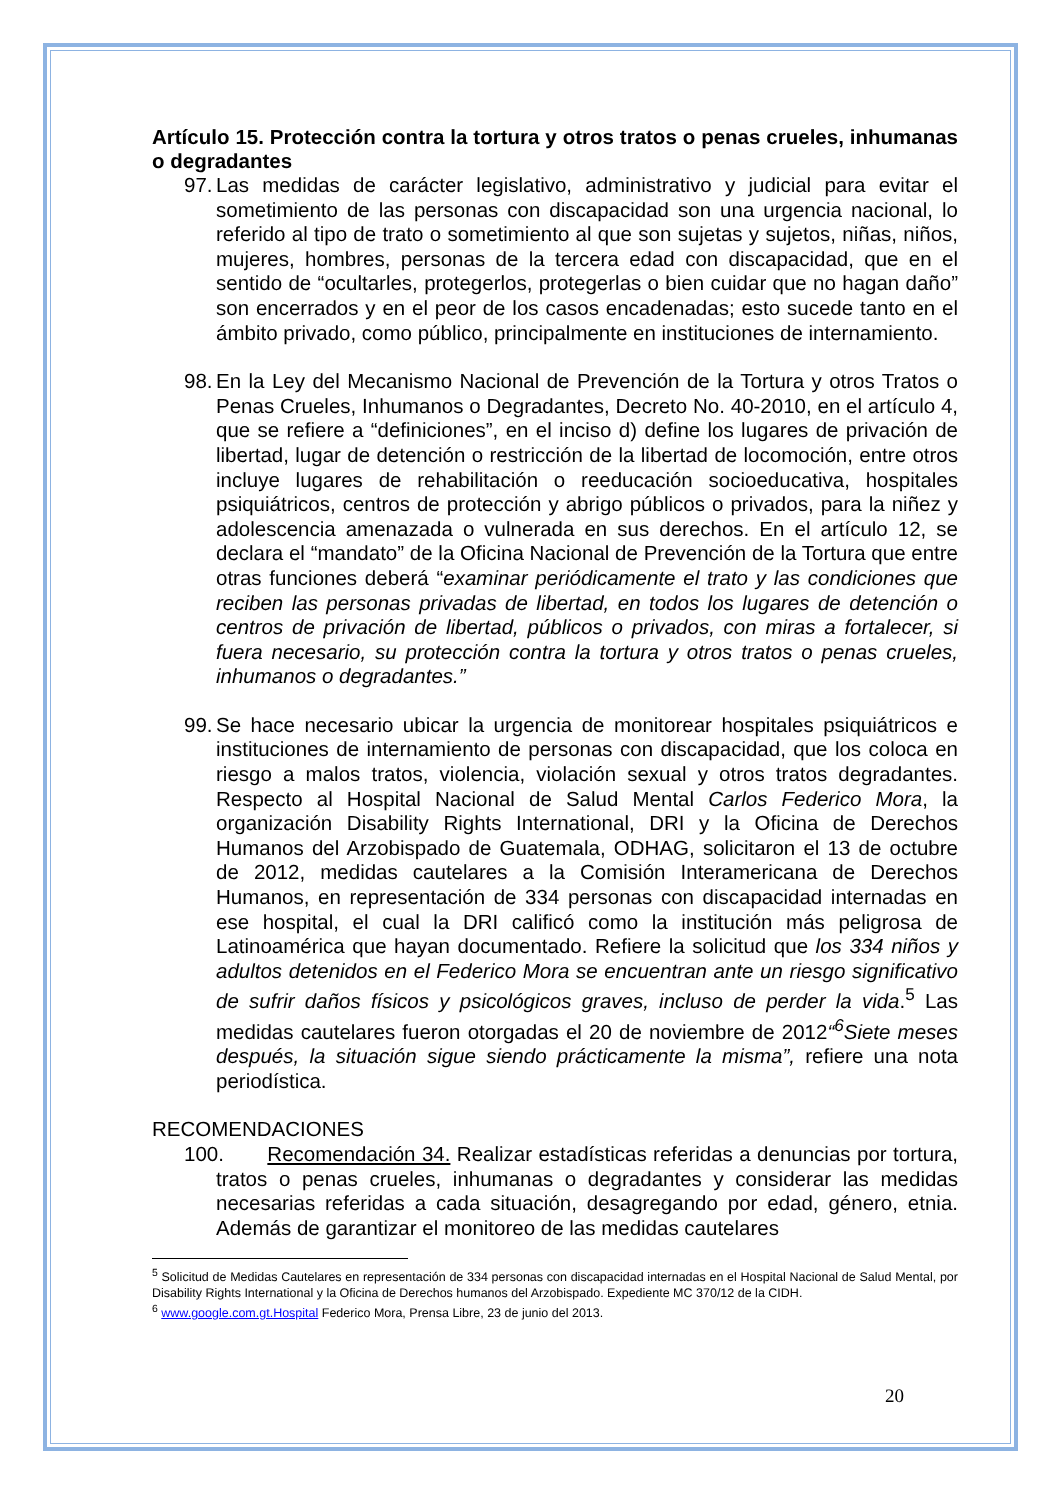Artículo 15. Protección contra la tortura y otros tratos o penas crueles, inhumanas o degradantes
97.
Las medidas de carácter legislativo, administrativo y judicial para evitar el sometimiento de las personas con discapacidad son una urgencia nacional, lo referido al tipo de trato o sometimiento al que son sujetas y sujetos, niñas, niños, mujeres, hombres, personas de la tercera edad con discapacidad, que en el sentido de “ocultarles, protegerlos, protegerlas o bien cuidar que no hagan daño” son encerrados y en el peor de los casos encadenadas; esto sucede tanto en el ámbito privado, como público, principalmente en instituciones de internamiento.
98.
En la Ley del Mecanismo Nacional de Prevención de la Tortura y otros Tratos o Penas Crueles, Inhumanos o Degradantes, Decreto No. 40-2010, en el artículo 4, que se refiere a “definiciones”, en el inciso d) define los lugares de privación de libertad, lugar de detención o restricción de la libertad de locomoción, entre otros incluye lugares de rehabilitación o reeducación socioeducativa, hospitales psiquiátricos, centros de protección y abrigo públicos o privados, para la niñez y adolescencia amenazada o vulnerada en sus derechos. En el artículo 12, se declara el “mandato” de la Oficina Nacional de Prevención de la Tortura que entre otras funciones deberá “examinar periódicamente el trato y las condiciones que reciben las personas privadas de libertad, en todos los lugares de detención o centros de privación de libertad, públicos o privados, con miras a fortalecer, si fuera necesario, su protección contra la tortura y otros tratos o penas crueles, inhumanos o degradantes.”
99.
Se hace necesario ubicar la urgencia de monitorear hospitales psiquiátricos e instituciones de internamiento de personas con discapacidad, que los coloca en riesgo a malos tratos, violencia, violación sexual y otros tratos degradantes. Respecto al Hospital Nacional de Salud Mental Carlos Federico Mora, la organización Disability Rights International, DRI y la Oficina de Derechos Humanos del Arzobispado de Guatemala, ODHAG, solicitaron el 13 de octubre de 2012, medidas cautelares a la Comisión Interamericana de Derechos Humanos, en representación de 334 personas con discapacidad internadas en ese hospital, el cual la DRI calificó como la institución más peligrosa de Latinoamérica que hayan documentado. Refiere la solicitud que los 334 niños y adultos detenidos en el Federico Mora se encuentran ante un riesgo significativo de sufrir daños físicos y psicológicos graves, incluso de perder la vida.<sup>5</sup> Las medidas cautelares fueron otorgadas el 20 de noviembre de 2012“<sup>6</sup>Siete meses después, la situación sigue siendo prácticamente la misma”, refiere una nota periodística.
RECOMENDACIONES
100.
Recomendación 34. Realizar estadísticas referidas a denuncias por tortura, tratos o penas crueles, inhumanas o degradantes y considerar las medidas necesarias referidas a cada situación, desagregando por edad, género, etnia. Además de garantizar el monitoreo de las medidas cautelares
<sup>5</sup> Solicitud de Medidas Cautelares en representación de 334 personas con discapacidad internadas en el Hospital Nacional de Salud Mental, por Disability Rights International y la Oficina de Derechos humanos del Arzobispado. Expediente MC 370/12 de la CIDH.
<sup>6</sup> www.google.com.gt.Hospital Federico Mora, Prensa Libre, 23 de junio del 2013.
20